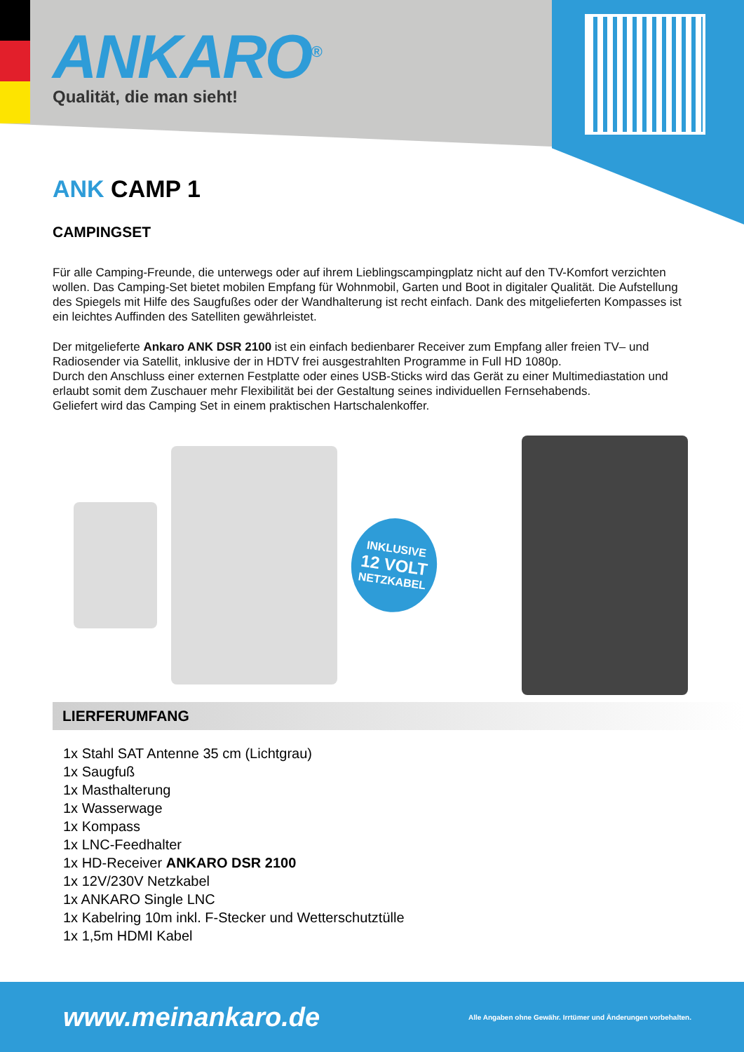ANKARO<sup>®</sup>
Qualität, die man sieht!
ANK CAMP 1
CAMPINGSET
Für alle Camping-Freunde, die unterwegs oder auf ihrem Lieblingscampingplatz nicht auf den TV-Komfort verzichten wollen. Das Camping-Set bietet mobilen Empfang für Wohnmobil, Garten und Boot in digitaler Qualität. Die Aufstellung des Spiegels mit Hilfe des Saugfußes oder der Wandhalterung ist recht einfach. Dank des mitgelieferten Kompasses ist ein leichtes Auffinden des Satelliten gewährleistet.
Der mitgelieferte Ankaro ANK DSR 2100 ist ein einfach bedienbarer Receiver zum Empfang aller freien TV– und Radiosender via Satellit, inklusive der in HDTV frei ausgestrahlten Programme in Full HD 1080p.
Durch den Anschluss einer externen Festplatte oder eines USB-Sticks wird das Gerät zu einer Multimediastation und erlaubt somit dem Zuschauer mehr Flexibilität bei der Gestaltung seines individuellen Fernsehabends.
Geliefert wird das Camping Set in einem praktischen Hartschalenkoffer.
INKLUSIVE
12 VOLT
NETZKABEL
LIERFERUMFANG
1x Stahl SAT Antenne 35 cm (Lichtgrau)
1x Saugfuß
1x Masthalterung
1x Wasserwage
1x Kompass
1x LNC-Feedhalter
1x HD-Receiver ANKARO DSR 2100
1x 12V/230V Netzkabel
1x ANKARO Single LNC
1x Kabelring 10m inkl. F-Stecker und Wetterschutztülle
1x 1,5m HDMI Kabel
www.meinankaro.de Alle Angaben ohne Gewähr. Irrtümer und Änderungen vorbehalten.